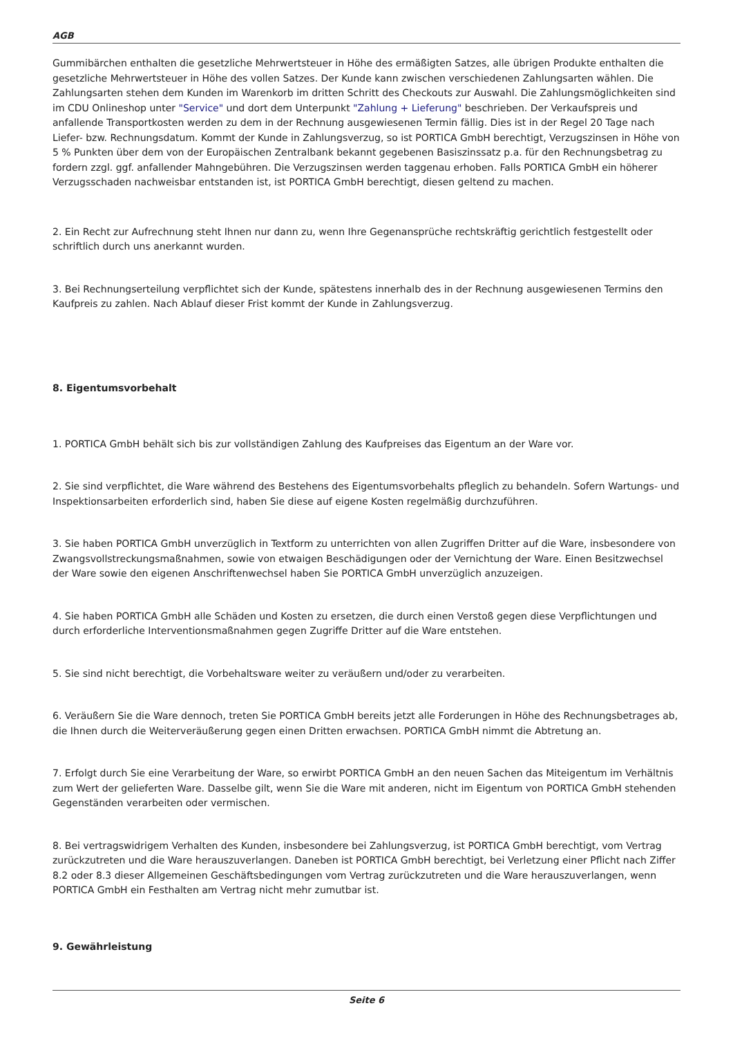AGB
Gummibärchen enthalten die gesetzliche Mehrwertsteuer in Höhe des ermäßigten Satzes, alle übrigen Produkte enthalten die gesetzliche Mehrwertsteuer in Höhe des vollen Satzes. Der Kunde kann zwischen verschiedenen Zahlungsarten wählen. Die Zahlungsarten stehen dem Kunden im Warenkorb im dritten Schritt des Checkouts zur Auswahl. Die Zahlungsmöglichkeiten sind im CDU Onlineshop unter "Service" und dort dem Unterpunkt "Zahlung + Lieferung" beschrieben. Der Verkaufspreis und anfallende Transportkosten werden zu dem in der Rechnung ausgewiesenen Termin fällig. Dies ist in der Regel 20 Tage nach Liefer- bzw. Rechnungsdatum. Kommt der Kunde in Zahlungsverzug, so ist PORTICA GmbH berechtigt, Verzugszinsen in Höhe von 5 % Punkten über dem von der Europäischen Zentralbank bekannt gegebenen Basiszinssatz p.a. für den Rechnungsbetrag zu fordern zzgl. ggf. anfallender Mahngebühren. Die Verzugszinsen werden taggenau erhoben. Falls PORTICA GmbH ein höherer Verzugsschaden nachweisbar entstanden ist, ist PORTICA GmbH berechtigt, diesen geltend zu machen.
2. Ein Recht zur Aufrechnung steht Ihnen nur dann zu, wenn Ihre Gegenansprüche rechtskräftig gerichtlich festgestellt oder schriftlich durch uns anerkannt wurden.
3. Bei Rechnungserteilung verpflichtet sich der Kunde, spätestens innerhalb des in der Rechnung ausgewiesenen Termins den Kaufpreis zu zahlen. Nach Ablauf dieser Frist kommt der Kunde in Zahlungsverzug.
8. Eigentumsvorbehalt
1. PORTICA GmbH behält sich bis zur vollständigen Zahlung des Kaufpreises das Eigentum an der Ware vor.
2. Sie sind verpflichtet, die Ware während des Bestehens des Eigentumsvorbehalts pfleglich zu behandeln. Sofern Wartungs- und Inspektionsarbeiten erforderlich sind, haben Sie diese auf eigene Kosten regelmäßig durchzuführen.
3. Sie haben PORTICA GmbH unverzüglich in Textform zu unterrichten von allen Zugriffen Dritter auf die Ware, insbesondere von Zwangsvollstreckungsmaßnahmen, sowie von etwaigen Beschädigungen oder der Vernichtung der Ware. Einen Besitzwechsel der Ware sowie den eigenen Anschriftenwechsel haben Sie PORTICA GmbH unverzüglich anzuzeigen.
4. Sie haben PORTICA GmbH alle Schäden und Kosten zu ersetzen, die durch einen Verstoß gegen diese Verpflichtungen und durch erforderliche Interventionsmaßnahmen gegen Zugriffe Dritter auf die Ware entstehen.
5. Sie sind nicht berechtigt, die Vorbehaltsware weiter zu veräußern und/oder zu verarbeiten.
6. Veräußern Sie die Ware dennoch, treten Sie PORTICA GmbH bereits jetzt alle Forderungen in Höhe des Rechnungsbetrages ab, die Ihnen durch die Weiterveräußerung gegen einen Dritten erwachsen. PORTICA GmbH nimmt die Abtretung an.
7. Erfolgt durch Sie eine Verarbeitung der Ware, so erwirbt PORTICA GmbH an den neuen Sachen das Miteigentum im Verhältnis zum Wert der gelieferten Ware. Dasselbe gilt, wenn Sie die Ware mit anderen, nicht im Eigentum von PORTICA GmbH stehenden Gegenständen verarbeiten oder vermischen.
8. Bei vertragswidrigem Verhalten des Kunden, insbesondere bei Zahlungsverzug, ist PORTICA GmbH berechtigt, vom Vertrag zurückzutreten und die Ware herauszuverlangen. Daneben ist PORTICA GmbH berechtigt, bei Verletzung einer Pflicht nach Ziffer 8.2 oder 8.3 dieser Allgemeinen Geschäftsbedingungen vom Vertrag zurückzutreten und die Ware herauszuverlangen, wenn PORTICA GmbH ein Festhalten am Vertrag nicht mehr zumutbar ist.
9. Gewährleistung
Seite 6